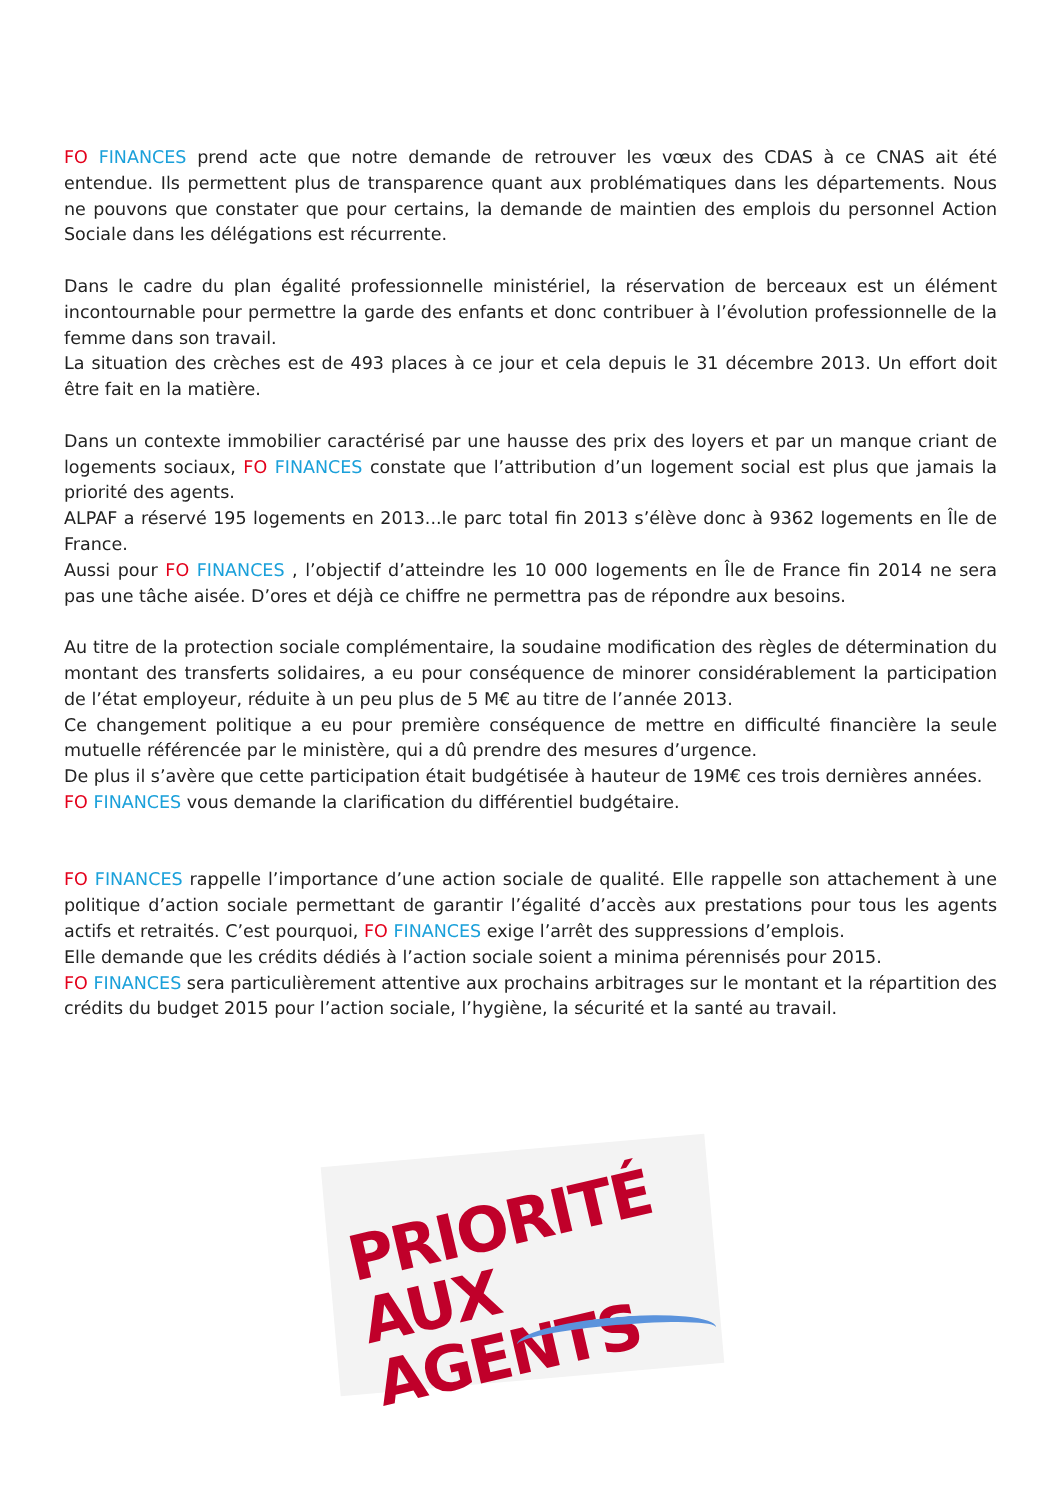FO FINANCES prend acte que notre demande de retrouver les vœux des CDAS à ce CNAS ait été entendue. Ils permettent plus de transparence quant aux problématiques dans les départements. Nous ne pouvons que constater que pour certains, la demande de maintien des emplois du personnel Action Sociale dans les délégations est récurrente.
Dans le cadre du plan égalité professionnelle ministériel, la réservation de berceaux est un élément incontournable pour permettre la garde des enfants et donc contribuer à l’évolution professionnelle de la femme dans son travail.
La situation des crèches est de 493 places à ce jour et cela depuis le 31 décembre 2013. Un effort doit être fait en la matière.
Dans un contexte immobilier caractérisé par une hausse des prix des loyers et par un manque criant de logements sociaux, FO FINANCES constate que l’attribution d’un logement social est plus que jamais la priorité des agents.
ALPAF a réservé 195 logements en 2013...le parc total fin 2013 s’élève donc à 9362 logements en Île de France.
Aussi pour FO FINANCES , l’objectif d’atteindre les 10 000 logements en Île de France fin 2014 ne sera pas une tâche aisée. D’ores et déjà ce chiffre ne permettra pas de répondre aux besoins.
Au titre de la protection sociale complémentaire, la soudaine modification des règles de détermination du montant des transferts solidaires, a eu pour conséquence de minorer considérablement la participation de l’état employeur, réduite à un peu plus de 5 M€ au titre de l’année 2013.
Ce changement politique a eu pour première conséquence de mettre en difficulté financière la seule mutuelle référencée par le ministère, qui a dû prendre des mesures d’urgence.
De plus il s’avère que cette participation était budgétisée à hauteur de 19M€ ces trois dernières années.
FO FINANCES vous demande la clarification du différentiel budgétaire.
FO FINANCES rappelle l’importance d’une action sociale de qualité. Elle rappelle son attachement à une politique d’action sociale permettant de garantir l’égalité d’accès aux prestations pour tous les agents actifs et retraités. C’est pourquoi, FO FINANCES exige l’arrêt des suppressions d’emplois.
Elle demande que les crédits dédiés à l’action sociale soient a minima pérennisés pour 2015.
FO FINANCES sera particulièrement attentive aux prochains arbitrages sur le montant et la répartition des crédits du budget 2015 pour l’action sociale, l’hygiène, la sécurité et la santé au travail.
PRIORITÉ
AUX AGENTS